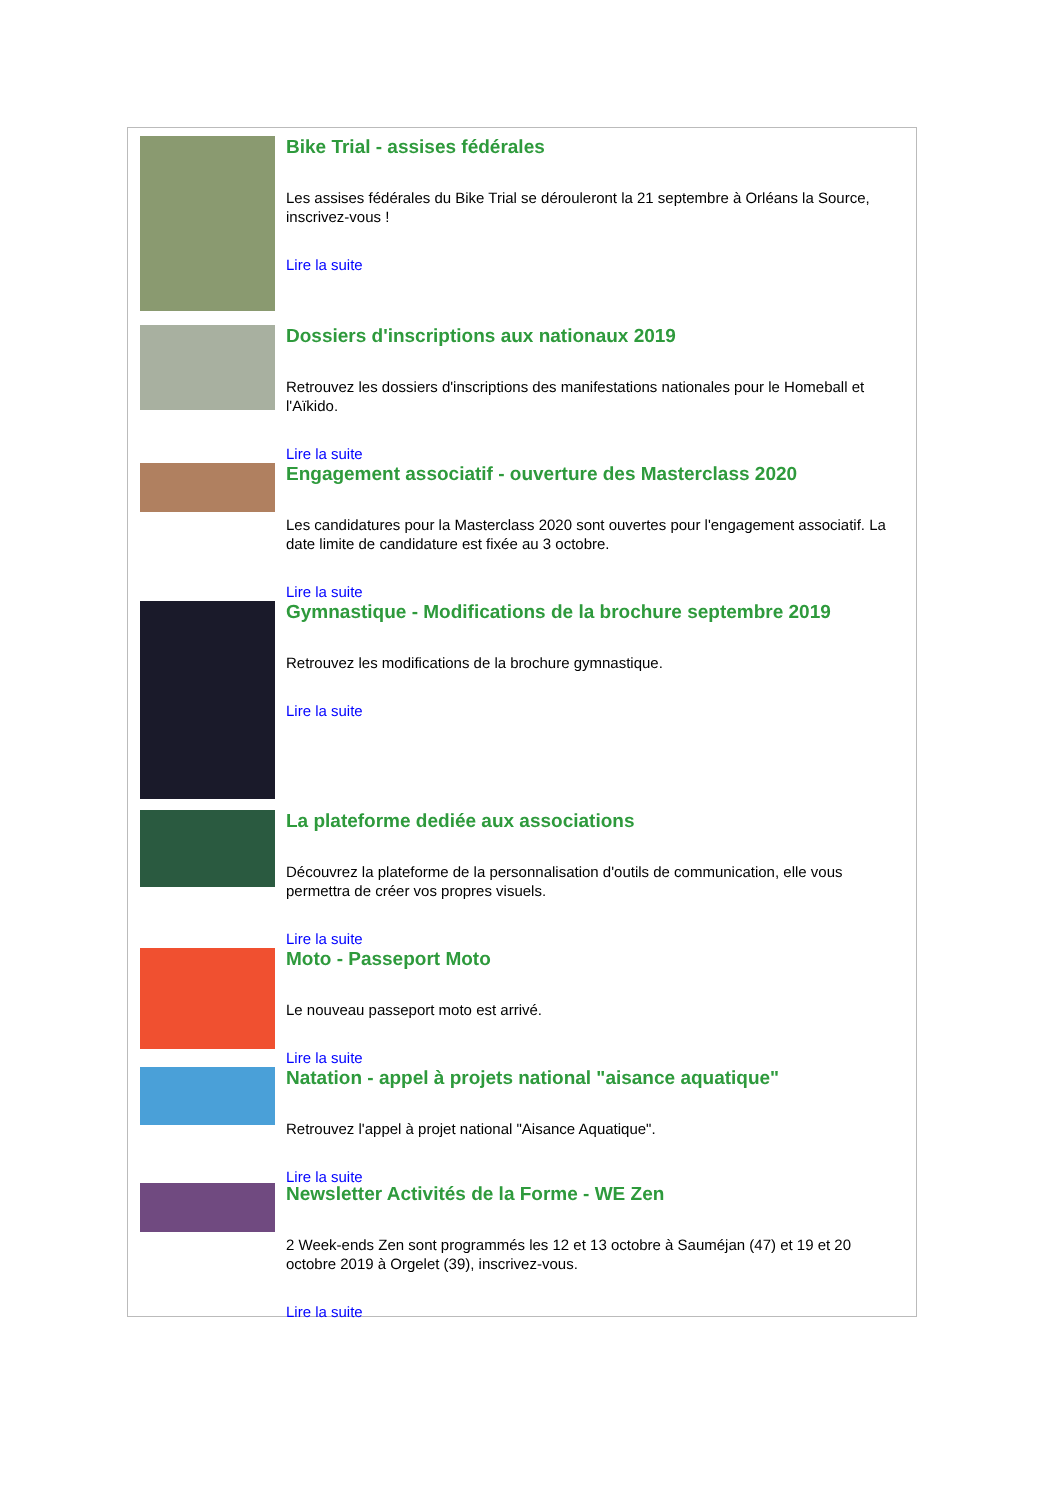Bike Trial - assises fédérales
Les assises fédérales du Bike Trial se dérouleront la 21 septembre à Orléans la Source, inscrivez-vous !
Lire la suite
Dossiers d'inscriptions aux nationaux 2019
Retrouvez les dossiers d'inscriptions des manifestations nationales pour le Homeball et l'Aïkido.
Lire la suite
Engagement associatif - ouverture des Masterclass 2020
Les candidatures pour la Masterclass 2020 sont ouvertes pour l'engagement associatif. La date limite de candidature est fixée au 3 octobre.
Lire la suite
Gymnastique - Modifications de la brochure septembre 2019
Retrouvez les modifications de la brochure gymnastique.
Lire la suite
La plateforme dediée aux associations
Découvrez la plateforme de la personnalisation d'outils de communication, elle vous permettra de créer vos propres visuels.
Lire la suite
Moto - Passeport Moto
Le nouveau passeport moto est arrivé.
Lire la suite
Natation - appel à projets national "aisance aquatique"
Retrouvez l'appel à projet national "Aisance Aquatique".
Lire la suite
Newsletter Activités de la Forme - WE Zen
2 Week-ends Zen sont programmés les 12 et 13 octobre à Sauméjan (47) et 19 et 20 octobre 2019 à Orgelet (39), inscrivez-vous.
Lire la suite